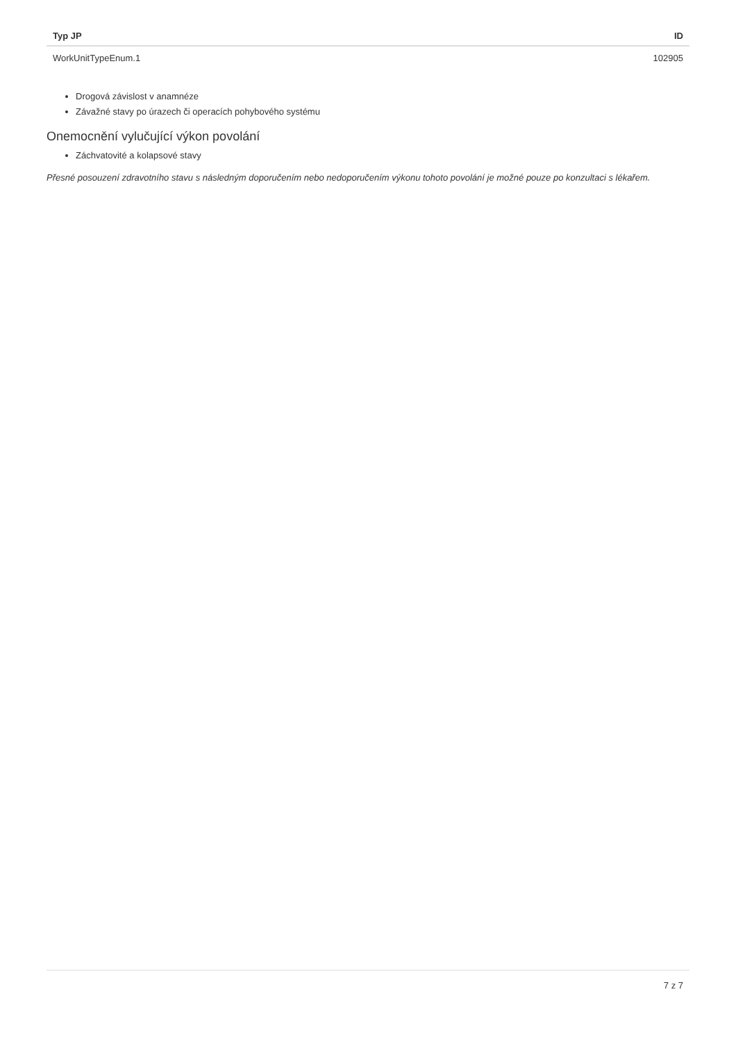| Typ JP | ID |
| --- | --- |
| WorkUnitTypeEnum.1 | 102905 |
Drogová závislost v anamnéze
Závažné stavy po úrazech či operacích pohybového systému
Onemocnění vylučující výkon povolání
Záchvatovité a kolapsové stavy
Přesné posouzení zdravotního stavu s následným doporučením nebo nedoporučením výkonu tohoto povolání je možné pouze po konzultaci s lékařem.
7 z 7